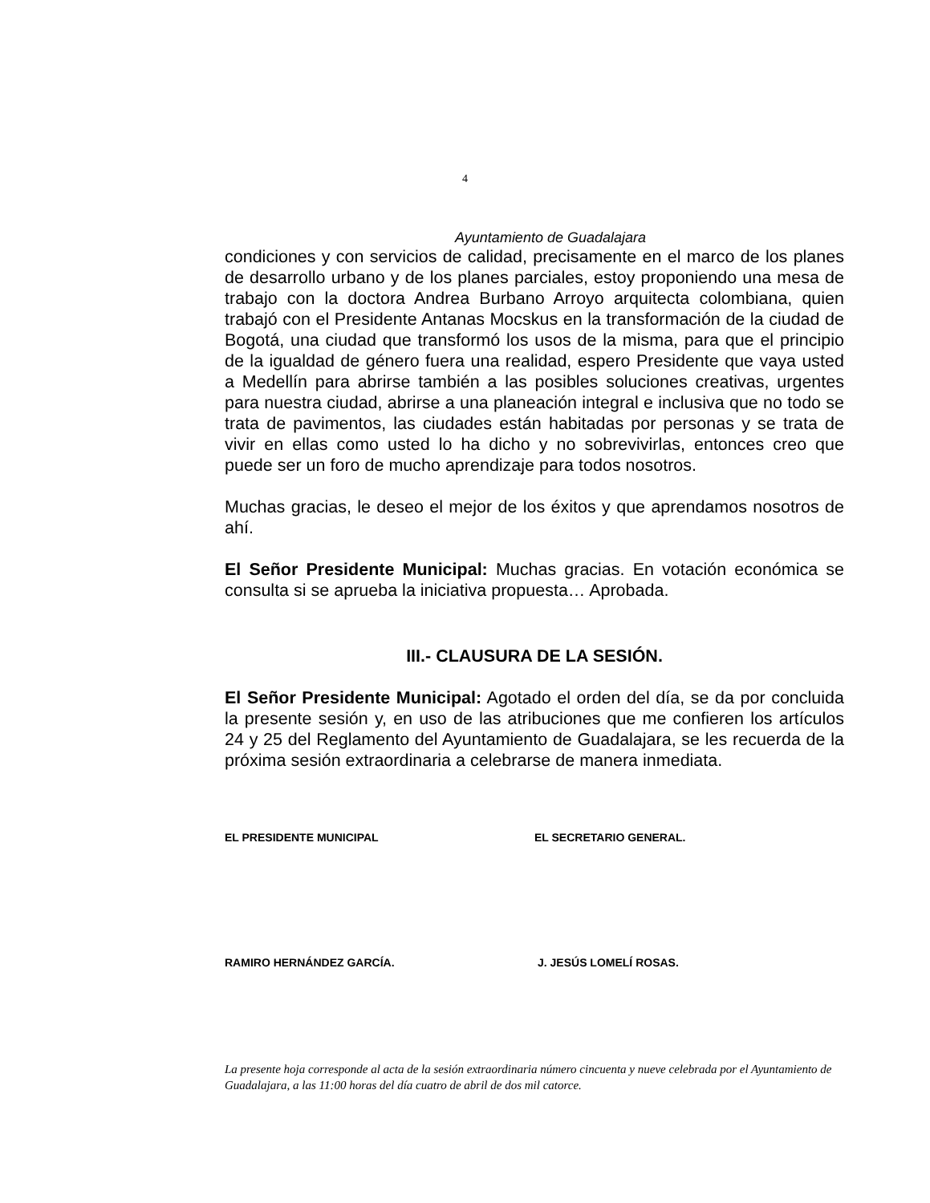4
Ayuntamiento de Guadalajara
condiciones y con servicios de calidad, precisamente en el marco de los planes de desarrollo urbano y de los planes parciales, estoy proponiendo una mesa de trabajo con la doctora Andrea Burbano Arroyo arquitecta colombiana, quien trabajó con el Presidente Antanas Mocskus en la transformación de la ciudad de Bogotá, una ciudad que transformó los usos de la misma, para que el principio de la igualdad de género fuera una realidad, espero Presidente que vaya usted a Medellín para abrirse también a las posibles soluciones creativas, urgentes para nuestra ciudad, abrirse a una planeación integral e inclusiva que no todo se trata de pavimentos, las ciudades están habitadas por personas y se trata de vivir en ellas como usted lo ha dicho y no sobrevivirlas, entonces creo que puede ser un foro de mucho aprendizaje para todos nosotros.
Muchas gracias, le deseo el mejor de los éxitos y que aprendamos nosotros de ahí.
El Señor Presidente Municipal: Muchas gracias. En votación económica se consulta si se aprueba la iniciativa propuesta… Aprobada.
III.- CLAUSURA DE LA SESIÓN.
El Señor Presidente Municipal: Agotado el orden del día, se da por concluida la presente sesión y, en uso de las atribuciones que me confieren los artículos 24 y 25 del Reglamento del Ayuntamiento de Guadalajara, se les recuerda de la próxima sesión extraordinaria a celebrarse de manera inmediata.
EL PRESIDENTE MUNICIPAL EL SECRETARIO GENERAL.
RAMIRO HERNÁNDEZ GARCÍA. J. JESÚS LOMELÍ ROSAS.
La presente hoja corresponde al acta de la sesión extraordinaria número cincuenta y nueve celebrada por el Ayuntamiento de Guadalajara, a las 11:00 horas del día cuatro de abril de dos mil catorce.